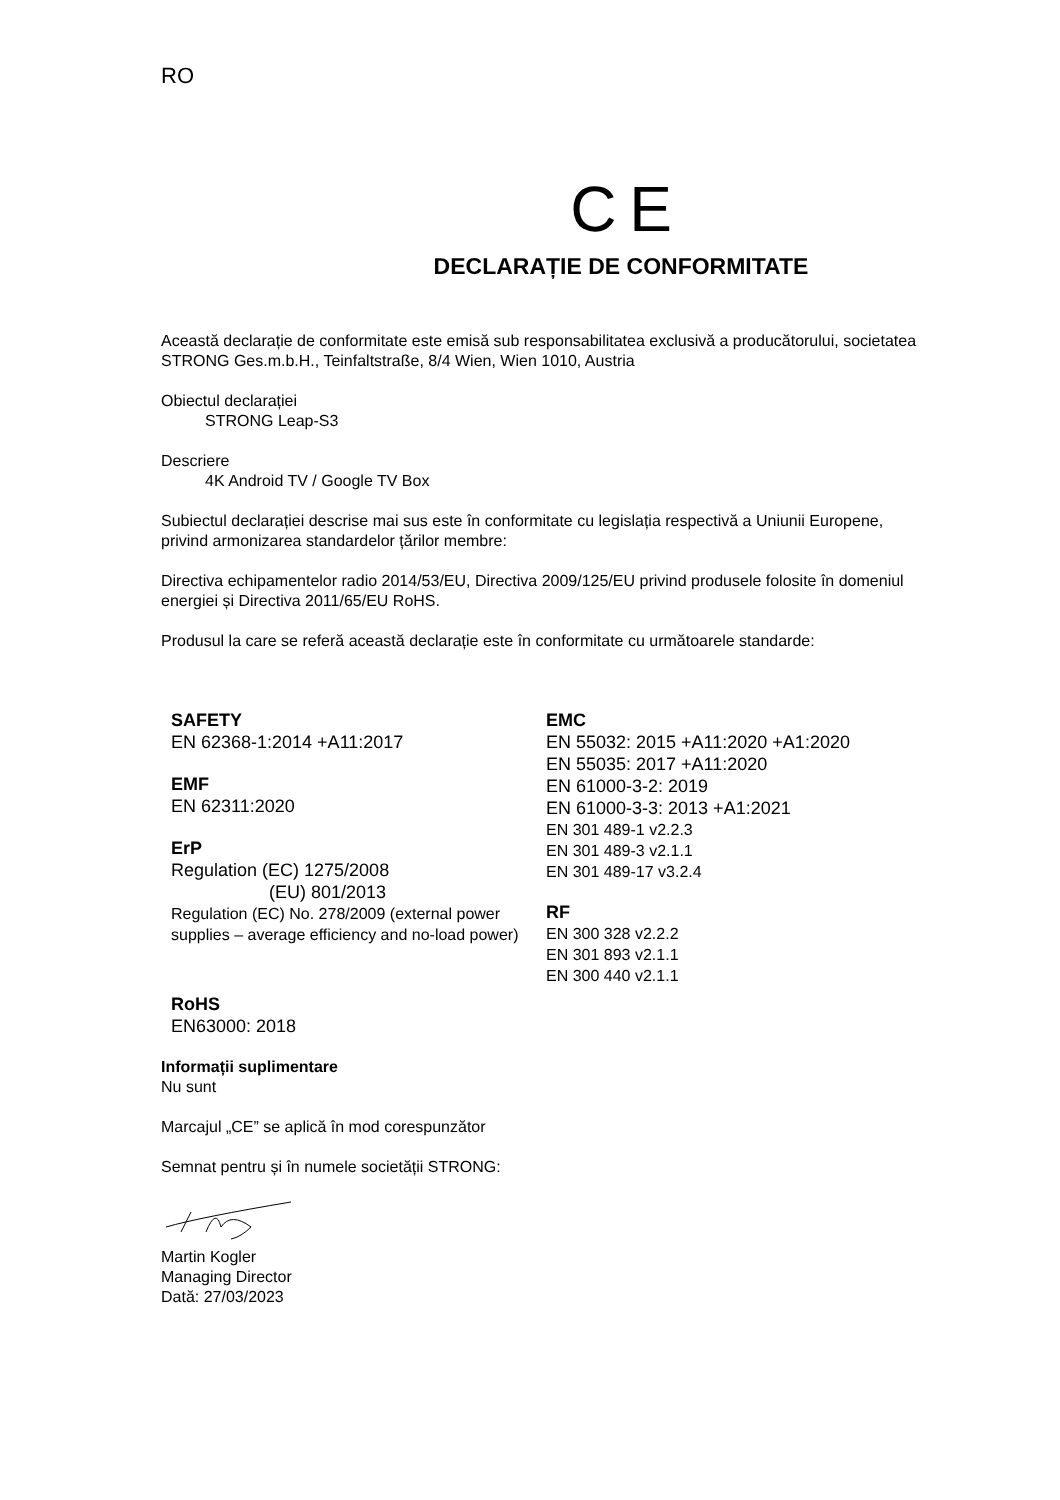RO
C E
DECLARAȚIE DE CONFORMITATE
Această declarație de conformitate este emisă sub responsabilitatea exclusivă a producătorului, societatea STRONG Ges.m.b.H., Teinfaltstraße, 8/4 Wien, Wien 1010, Austria
Obiectul declarației
STRONG Leap-S3
Descriere
4K Android TV / Google TV Box
Subiectul declarației descrise mai sus este în conformitate cu legislația respectivă a Uniunii Europene, privind armonizarea standardelor țărilor membre:
Directiva echipamentelor radio 2014/53/EU, Directiva 2009/125/EU privind produsele folosite în domeniul energiei și Directiva 2011/65/EU RoHS.
Produsul la care se referă această declarație este în conformitate cu următoarele standarde:
SAFETY
EN 62368-1:2014 +A11:2017
EMF
EN 62311:2020
ErP
Regulation (EC) 1275/2008
(EU) 801/2013
Regulation (EC) No. 278/2009 (external power supplies – average efficiency and no-load power)
RoHS
EN63000: 2018
EMC
EN 55032: 2015 +A11:2020 +A1:2020
EN 55035: 2017 +A11:2020
EN 61000-3-2: 2019
EN 61000-3-3: 2013 +A1:2021
EN 301 489-1 v2.2.3
EN 301 489-3 v2.1.1
EN 301 489-17 v3.2.4
RF
EN 300 328 v2.2.2
EN 301 893 v2.1.1
EN 300 440 v2.1.1
Informații suplimentare
Nu sunt
Marcajul „CE” se aplică în mod corespunzător
Semnat pentru și în numele societății STRONG:
Martin Kogler
Managing Director
Dată: 27/03/2023